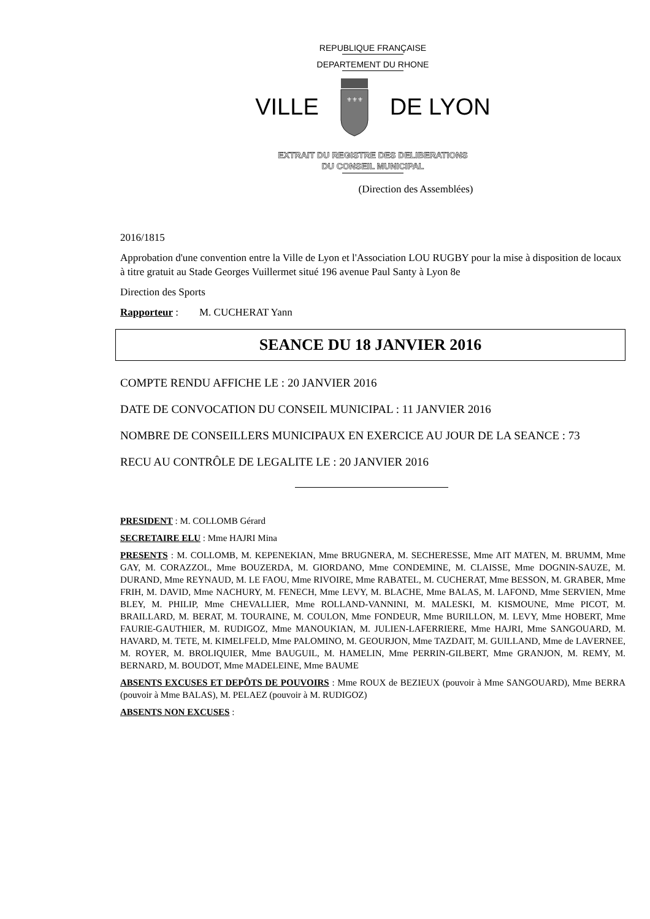REPUBLIQUE FRANÇAISE
DEPARTEMENT DU RHONE
VILLE
⚜⚜⚜
DE LYON
EXTRAIT DU REGISTRE DES DELIBERATIONS
DU CONSEIL MUNICIPAL
(Direction des Assemblées)
2016/1815
Approbation d'une convention entre la Ville de Lyon et l'Association LOU RUGBY pour la mise à disposition de locaux à titre gratuit au Stade Georges Vuillermet situé 196 avenue Paul Santy à Lyon 8e
Direction des Sports
Rapporteur : M. CUCHERAT Yann
SEANCE DU 18 JANVIER 2016
COMPTE RENDU AFFICHE LE : 20 JANVIER 2016
DATE DE CONVOCATION DU CONSEIL MUNICIPAL : 11 JANVIER 2016
NOMBRE DE CONSEILLERS MUNICIPAUX EN EXERCICE AU JOUR DE LA SEANCE : 73
RECU AU CONTRÔLE DE LEGALITE LE : 20 JANVIER 2016
PRESIDENT : M. COLLOMB Gérard
SECRETAIRE ELU : Mme HAJRI Mina
PRESENTS : M. COLLOMB, M. KEPENEKIAN, Mme BRUGNERA, M. SECHERESSE, Mme AIT MATEN, M. BRUMM, Mme GAY, M. CORAZZOL, Mme BOUZERDA, M. GIORDANO, Mme CONDEMINE, M. CLAISSE, Mme DOGNIN-SAUZE, M. DURAND, Mme REYNAUD, M. LE FAOU, Mme RIVOIRE, Mme RABATEL, M. CUCHERAT, Mme BESSON, M. GRABER, Mme FRIH, M. DAVID, Mme NACHURY, M. FENECH, Mme LEVY, M. BLACHE, Mme BALAS, M. LAFOND, Mme SERVIEN, Mme BLEY, M. PHILIP, Mme CHEVALLIER, Mme ROLLAND-VANNINI, M. MALESKI, M. KISMOUNE, Mme PICOT, M. BRAILLARD, M. BERAT, M. TOURAINE, M. COULON, Mme FONDEUR, Mme BURILLON, M. LEVY, Mme HOBERT, Mme FAURIE-GAUTHIER, M. RUDIGOZ, Mme MANOUKIAN, M. JULIEN-LAFERRIERE, Mme HAJRI, Mme SANGOUARD, M. HAVARD, M. TETE, M. KIMELFELD, Mme PALOMINO, M. GEOURJON, Mme TAZDAIT, M. GUILLAND, Mme de LAVERNEE, M. ROYER, M. BROLIQUIER, Mme BAUGUIL, M. HAMELIN, Mme PERRIN-GILBERT, Mme GRANJON, M. REMY, M. BERNARD, M. BOUDOT, Mme MADELEINE, Mme BAUME
ABSENTS EXCUSES ET DEPÔTS DE POUVOIRS : Mme ROUX de BEZIEUX (pouvoir à Mme SANGOUARD), Mme BERRA (pouvoir à Mme BALAS), M. PELAEZ (pouvoir à M. RUDIGOZ)
ABSENTS NON EXCUSES :